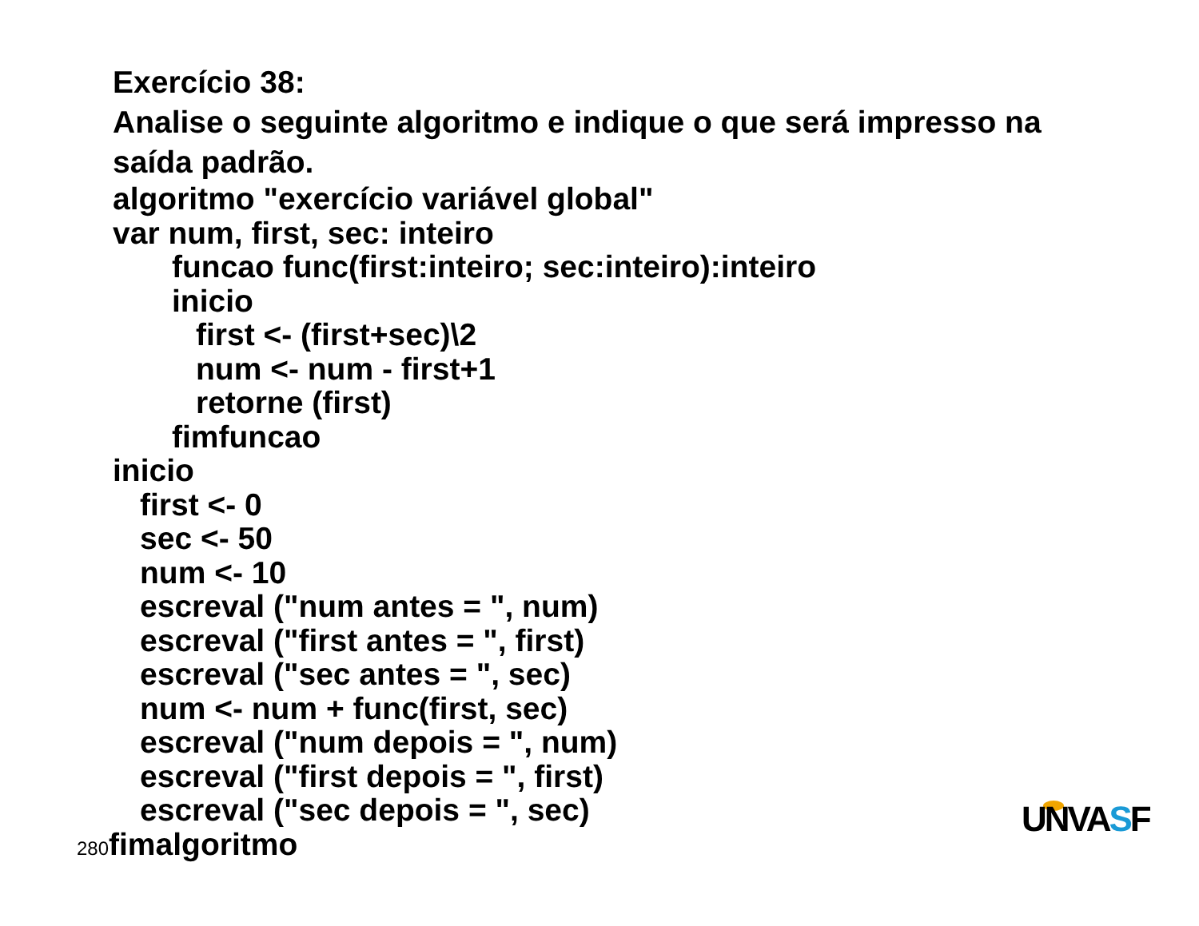Exercício 38:
Analise o seguinte algoritmo e indique o que será impresso na saída padrão.
algoritmo "exercício variável global"
var num, first, sec: inteiro
funcao func(first:inteiro; sec:inteiro):inteiro
inicio
first <- (first+sec)\2
num <- num - first+1
retorne (first)
fimfuncao
inicio
first <- 0
sec <- 50
num <- 10
escreval ("num antes = ", num)
escreval ("first antes = ", first)
escreval ("sec antes = ", sec)
num <- num + func(first, sec)
escreval ("num depois = ", num)
escreval ("first depois = ", first)
escreval ("sec depois = ", sec)
280fimalgoritmo
UNVASF